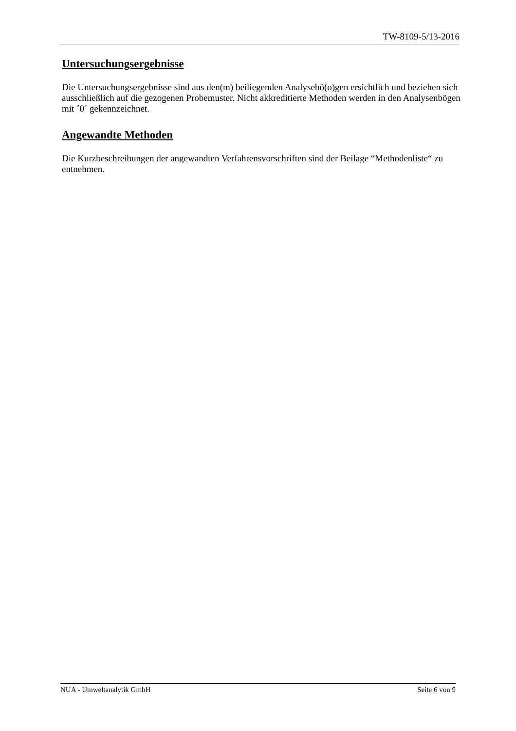TW-8109-5/13-2016
Untersuchungsergebnisse
Die Untersuchungsergebnisse sind aus den(m) beiliegenden Analysebö(o)gen ersichtlich und beziehen sich ausschließlich auf die gezogenen Probemuster. Nicht akkreditierte Methoden werden in den Analysenbögen mit ´0´ gekennzeichnet.
Angewandte Methoden
Die Kurzbeschreibungen der angewandten Verfahrensvorschriften sind der Beilage “Methodenliste“ zu entnehmen.
NUA - Umweltanalytik GmbH Seite 6 von 9